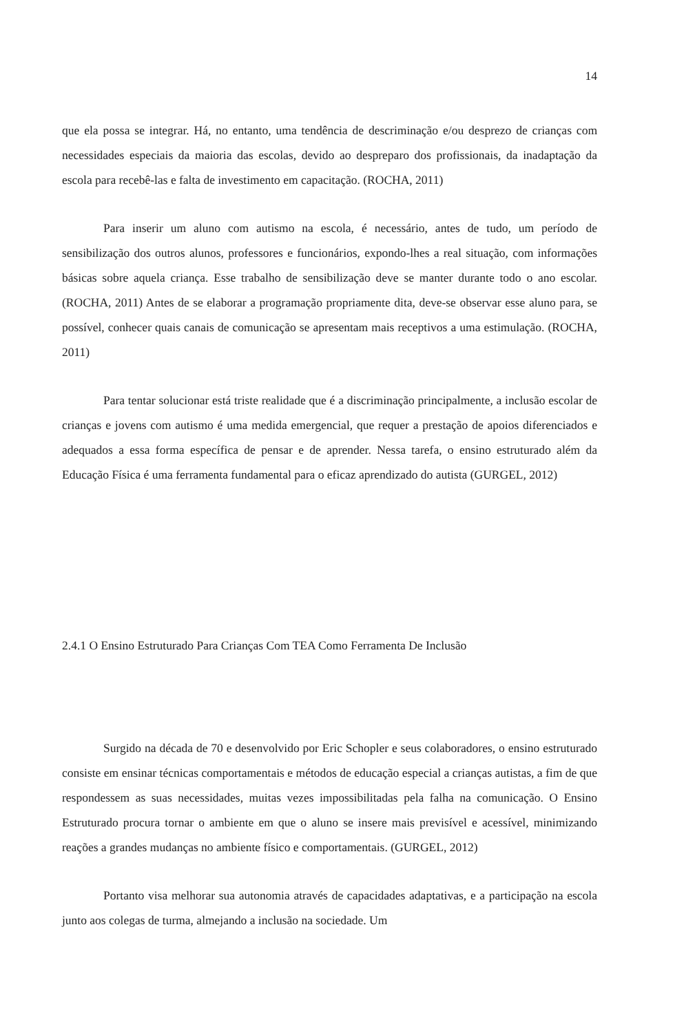14
que ela possa se integrar. Há, no entanto, uma tendência de descriminação e/ou desprezo de crianças com necessidades especiais da maioria das escolas, devido ao despreparo dos profissionais, da inadaptação da escola para recebê-las e falta de investimento em capacitação. (ROCHA, 2011)
Para inserir um aluno com autismo na escola, é necessário, antes de tudo, um período de sensibilização dos outros alunos, professores e funcionários, expondo-lhes a real situação, com informações básicas sobre aquela criança. Esse trabalho de sensibilização deve se manter durante todo o ano escolar. (ROCHA, 2011) Antes de se elaborar a programação propriamente dita, deve-se observar esse aluno para, se possível, conhecer quais canais de comunicação se apresentam mais receptivos a uma estimulação. (ROCHA, 2011)
Para tentar solucionar está triste realidade que é a discriminação principalmente, a inclusão escolar de crianças e jovens com autismo é uma medida emergencial, que requer a prestação de apoios diferenciados e adequados a essa forma específica de pensar e de aprender. Nessa tarefa, o ensino estruturado além da Educação Física é uma ferramenta fundamental para o eficaz aprendizado do autista (GURGEL, 2012)
2.4.1 O Ensino Estruturado Para Crianças Com TEA Como Ferramenta De Inclusão
Surgido na década de 70 e desenvolvido por Eric Schopler e seus colaboradores, o ensino estruturado consiste em ensinar técnicas comportamentais e métodos de educação especial a crianças autistas, a fim de que respondessem as suas necessidades, muitas vezes impossibilitadas pela falha na comunicação. O Ensino Estruturado procura tornar o ambiente em que o aluno se insere mais previsível e acessível, minimizando reações a grandes mudanças no ambiente físico e comportamentais. (GURGEL, 2012)
Portanto visa melhorar sua autonomia através de capacidades adaptativas, e a participação na escola junto aos colegas de turma, almejando a inclusão na sociedade. Um